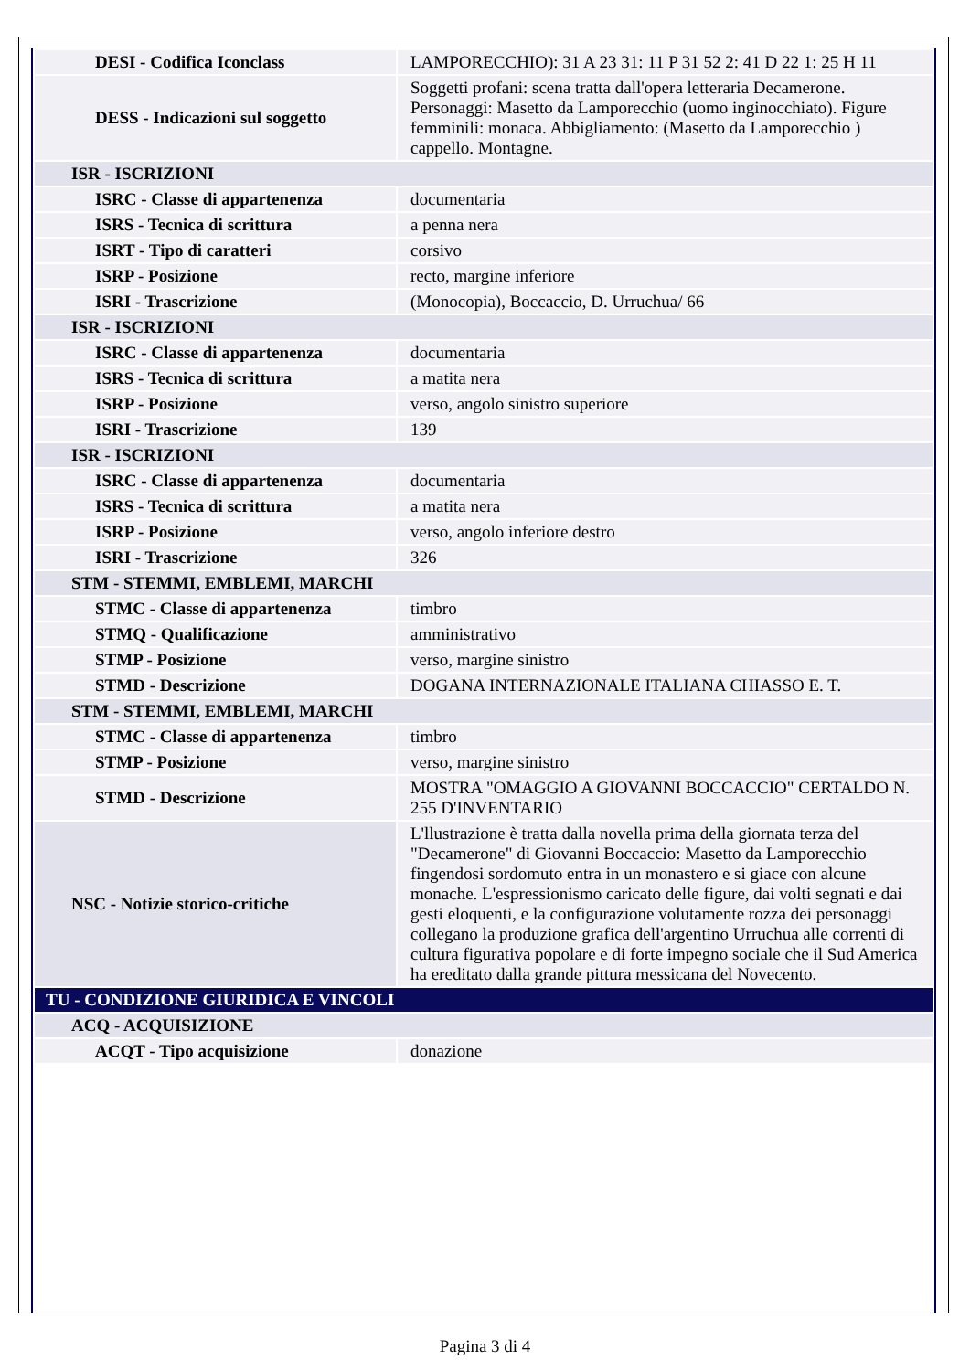| DESI - Codifica Iconclass | LAMPORECCHIO): 31 A 23 31: 11 P 31 52 2: 41 D 22 1: 25 H 11 |
| DESS - Indicazioni sul soggetto | Soggetti profani: scena tratta dall'opera letteraria Decamerone. Personaggi: Masetto da Lamporecchio (uomo inginocchiato). Figure femminili: monaca. Abbigliamento: (Masetto da Lamporecchio ) cappello. Montagne. |
| ISR - ISCRIZIONI | |
| ISRC - Classe di appartenenza | documentaria |
| ISRS - Tecnica di scrittura | a penna nera |
| ISRT - Tipo di caratteri | corsivo |
| ISRP - Posizione | recto, margine inferiore |
| ISRI - Trascrizione | (Monocopia), Boccaccio, D. Urruchua/ 66 |
| ISR - ISCRIZIONI | |
| ISRC - Classe di appartenenza | documentaria |
| ISRS - Tecnica di scrittura | a matita nera |
| ISRP - Posizione | verso, angolo sinistro superiore |
| ISRI - Trascrizione | 139 |
| ISR - ISCRIZIONI | |
| ISRC - Classe di appartenenza | documentaria |
| ISRS - Tecnica di scrittura | a matita nera |
| ISRP - Posizione | verso, angolo inferiore destro |
| ISRI - Trascrizione | 326 |
| STM - STEMMI, EMBLEMI, MARCHI | |
| STMC - Classe di appartenenza | timbro |
| STMQ - Qualificazione | amministrativo |
| STMP - Posizione | verso, margine sinistro |
| STMD - Descrizione | DOGANA INTERNAZIONALE ITALIANA CHIASSO E. T. |
| STM - STEMMI, EMBLEMI, MARCHI | |
| STMC - Classe di appartenenza | timbro |
| STMP - Posizione | verso, margine sinistro |
| STMD - Descrizione | MOSTRA "OMAGGIO A GIOVANNI BOCCACCIO" CERTALDO N. 255 D'INVENTARIO |
| NSC - Notizie storico-critiche | L'llustrazione è tratta dalla novella prima della giornata terza del "Decamerone" di Giovanni Boccaccio: Masetto da Lamporecchio fingendosi sordomuto entra in un monastero e si giace con alcune monache. L'espressionismo caricato delle figure, dai volti segnati e dai gesti eloquenti, e la configurazione volutamente rozza dei personaggi collegano la produzione grafica dell'argentino Urruchua alle correnti di cultura figurativa popolare e di forte impegno sociale che il Sud America ha ereditato dalla grande pittura messicana del Novecento. |
| TU - CONDIZIONE GIURIDICA E VINCOLI | |
| ACQ - ACQUISIZIONE | |
| ACQT - Tipo acquisizione | donazione |
Pagina 3 di 4